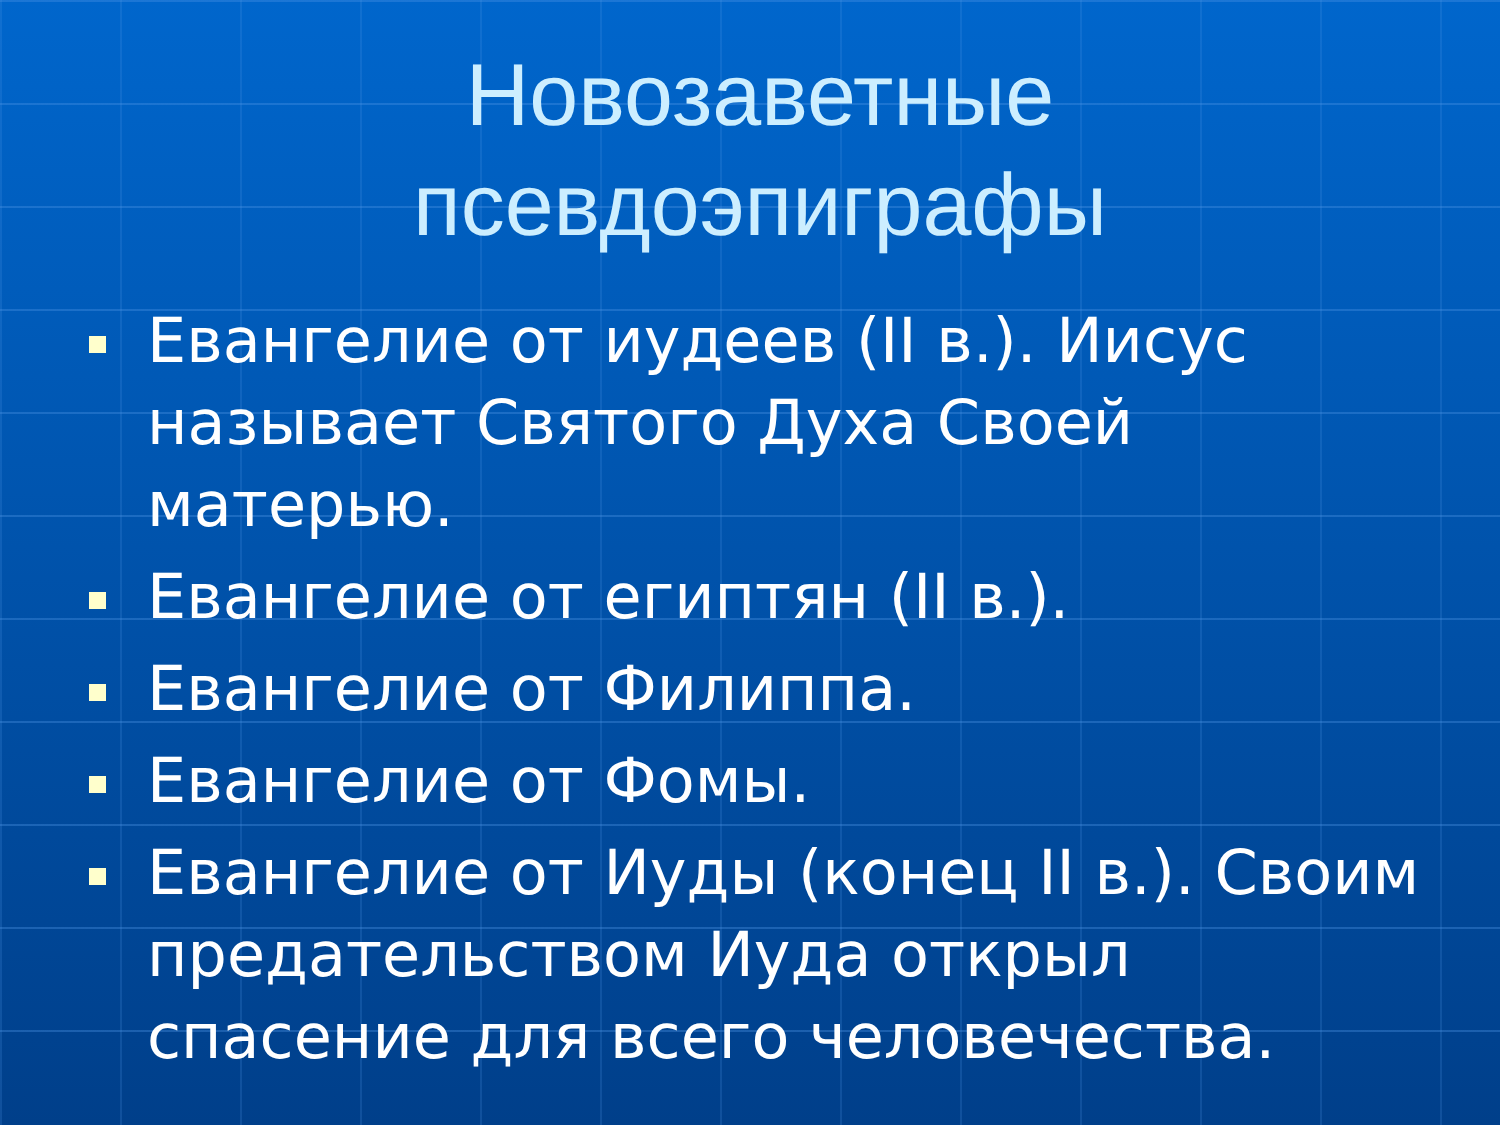Новозаветные псевдоэпиграфы
Евангелие от иудеев (II в.). Иисус называет Святого Духа Своей матерью.
Евангелие от египтян (II в.).
Евангелие от Филиппа.
Евангелие от Фомы.
Евангелие от Иуды (конец II в.). Своим предательством Иуда открыл спасение для всего человечества.